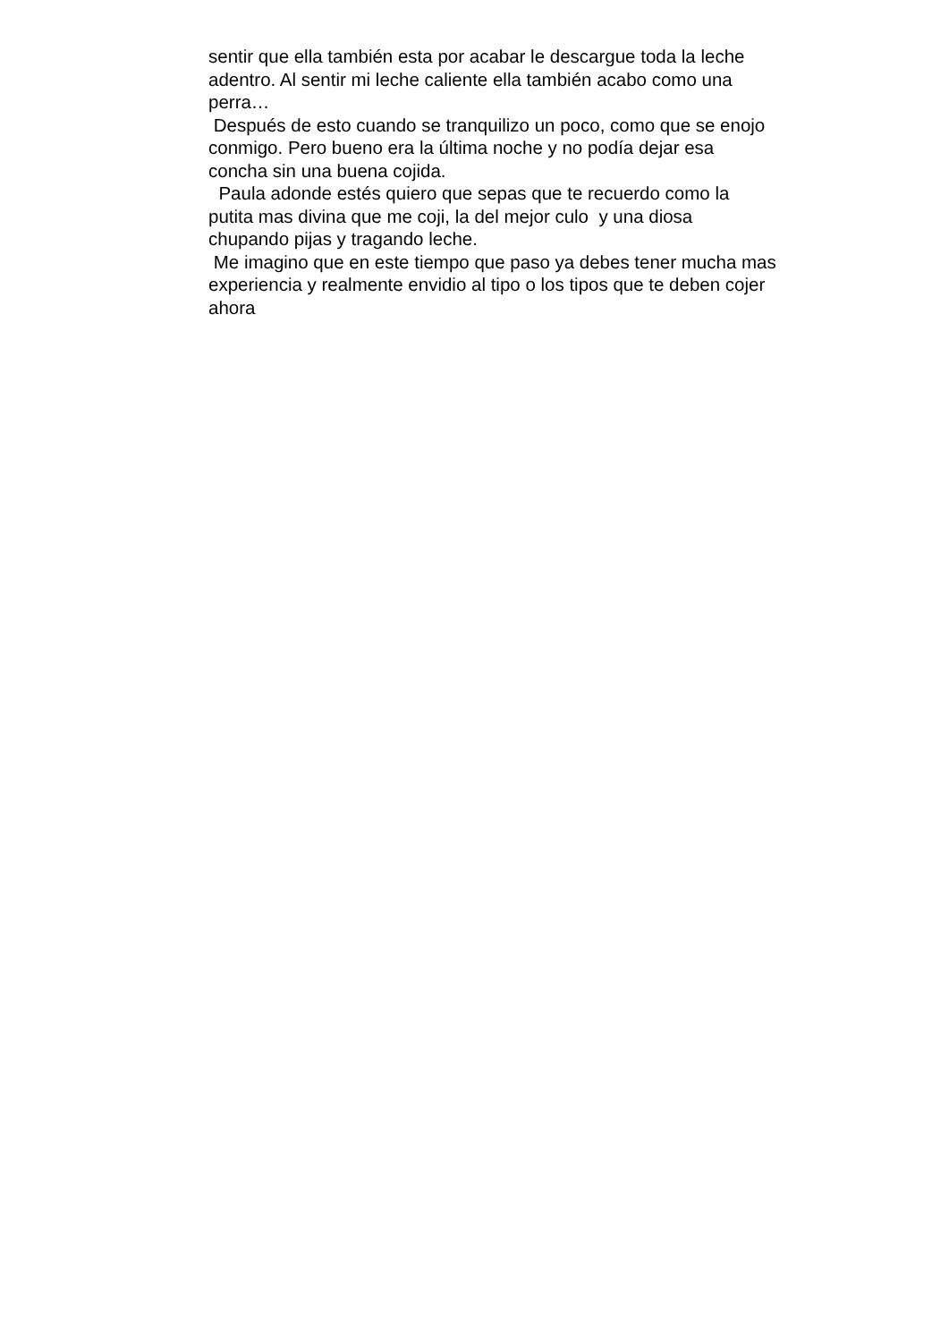sentir que ella también esta por acabar le descargue toda la leche
adentro. Al sentir mi leche caliente ella también acabo como una
perra…
Después de esto cuando se tranquilizo un poco, como que se enojo
conmigo. Pero bueno era la última noche y no podía dejar esa
concha sin una buena cojida.
Paula adonde estés quiero que sepas que te recuerdo como la
putita mas divina que me coji, la del mejor culo y una diosa
chupando pijas y tragando leche.
Me imagino que en este tiempo que paso ya debes tener mucha mas
experiencia y realmente envidio al tipo o los tipos que te deben cojer
ahora